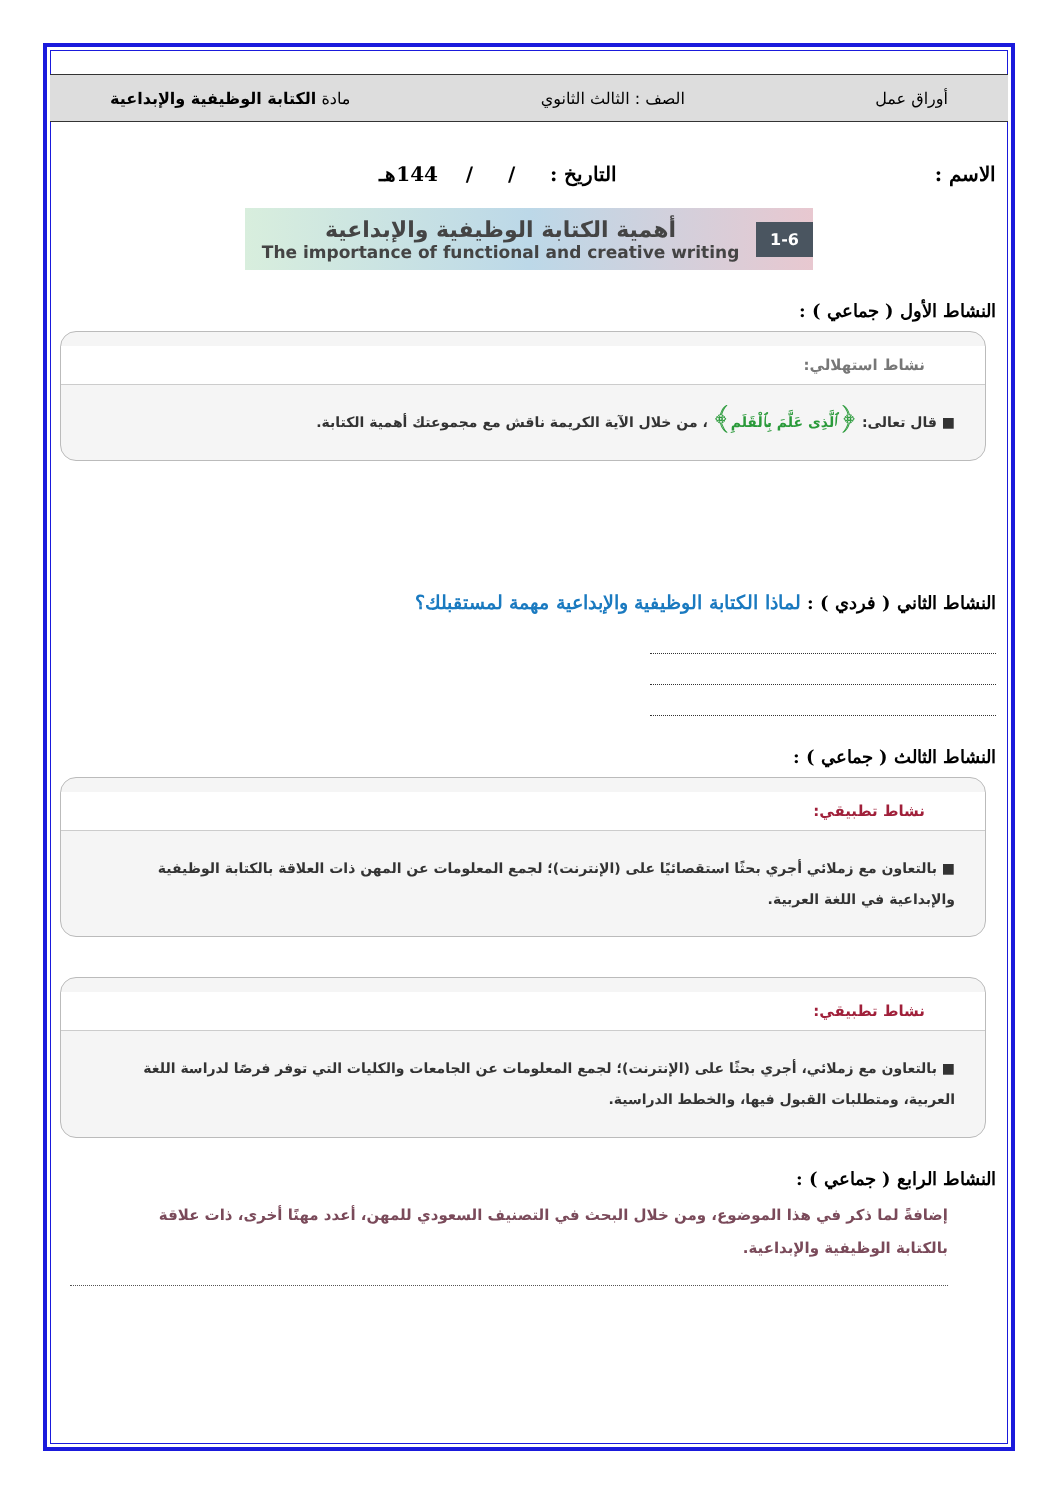أوراق عمل الصف : الثالث الثانوي مادة الكتابة الوظيفية والإبداعية
الاسم : التاريخ : / / 144هـ
1-6
أهمية الكتابة الوظيفية والإبداعية
The importance of functional and creative writing
النشاط الأول ( جماعي ) :
نشاط استهلالي:
■ قال تعالى: ﴿ٱلَّذِى عَلَّمَ بِٱلْقَلَمِ﴾ ، من خلال الآية الكريمة ناقش مع مجموعتك أهمية الكتابة.
النشاط الثاني ( فردي ) : لماذا الكتابة الوظيفية والإبداعية مهمة لمستقبلك؟
النشاط الثالث ( جماعي ) :
نشاط تطبيقي:
■ بالتعاون مع زملائي أجري بحثًا استقصائيًا على (الإنترنت)؛ لجمع المعلومات عن المهن ذات العلاقة بالكتابة الوظيفية والإبداعية في اللغة العربية.
نشاط تطبيقي:
■ بالتعاون مع زملائي، أجري بحثًا على (الإنترنت)؛ لجمع المعلومات عن الجامعات والكليات التي توفر فرصًا لدراسة اللغة العربية، ومتطلبات القبول فيها، والخطط الدراسية.
النشاط الرابع ( جماعي ) :
إضافةً لما ذكر في هذا الموضوع، ومن خلال البحث في التصنيف السعودي للمهن، أعدد مهنًا أخرى، ذات علاقة بالكتابة الوظيفية والإبداعية.